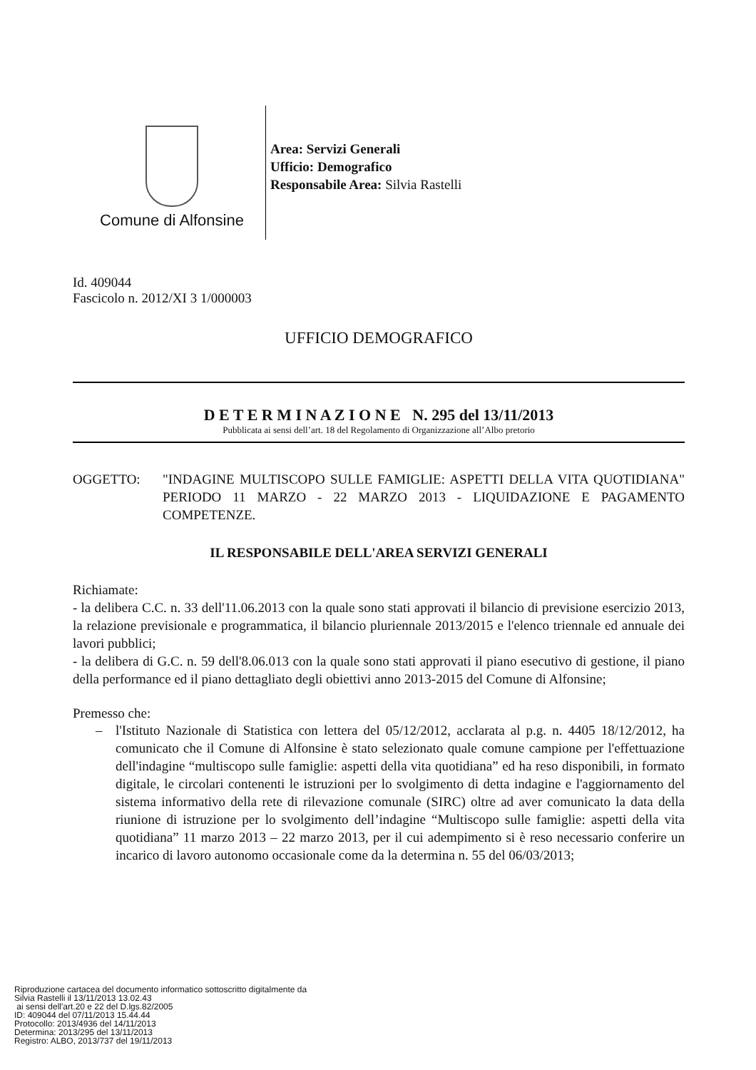Comune di Alfonsine
Area: Servizi Generali
Ufficio: Demografico
Responsabile Area: Silvia Rastelli
Id. 409044
Fascicolo n. 2012/XI 3 1/000003
UFFICIO DEMOGRAFICO
D E T E R M I N A Z I O N E N. 295 del 13/11/2013
Pubblicata ai sensi dell’art. 18 del Regolamento di Organizzazione all’Albo pretorio
OGGETTO: "INDAGINE MULTISCOPO SULLE FAMIGLIE: ASPETTI DELLA VITA QUOTIDIANA" PERIODO 11 MARZO - 22 MARZO 2013 - LIQUIDAZIONE E PAGAMENTO COMPETENZE.
IL RESPONSABILE DELL'AREA SERVIZI GENERALI
Richiamate:
- la delibera C.C. n. 33 dell'11.06.2013 con la quale sono stati approvati il bilancio di previsione esercizio 2013, la relazione previsionale e programmatica, il bilancio pluriennale 2013/2015 e l'elenco triennale ed annuale dei lavori pubblici;
- la delibera di G.C. n. 59 dell'8.06.013 con la quale sono stati approvati il piano esecutivo di gestione, il piano della performance ed il piano dettagliato degli obiettivi anno 2013-2015 del Comune di Alfonsine;
Premesso che:
– l'Istituto Nazionale di Statistica con lettera del 05/12/2012, acclarata al p.g. n. 4405 18/12/2012, ha comunicato che il Comune di Alfonsine è stato selezionato quale comune campione per l'effettuazione dell'indagine “multiscopo sulle famiglie: aspetti della vita quotidiana” ed ha reso disponibili, in formato digitale, le circolari contenenti le istruzioni per lo svolgimento di detta indagine e l'aggiornamento del sistema informativo della rete di rilevazione comunale (SIRC) oltre ad aver comunicato la data della riunione di istruzione per lo svolgimento dell’indagine “Multiscopo sulle famiglie: aspetti della vita quotidiana” 11 marzo 2013 – 22 marzo 2013, per il cui adempimento si è reso necessario conferire un incarico di lavoro autonomo occasionale come da la determina n. 55 del 06/03/2013;
Riproduzione cartacea del documento informatico sottoscritto digitalmente da
Silvia Rastelli il 13/11/2013 13.02.43
ai sensi dell'art.20 e 22 del D.lgs.82/2005
ID: 409044 del 07/11/2013 15.44.44
Protocollo: 2013/4936 del 14/11/2013
Determina: 2013/295 del 13/11/2013
Registro: ALBO, 2013/737 del 19/11/2013